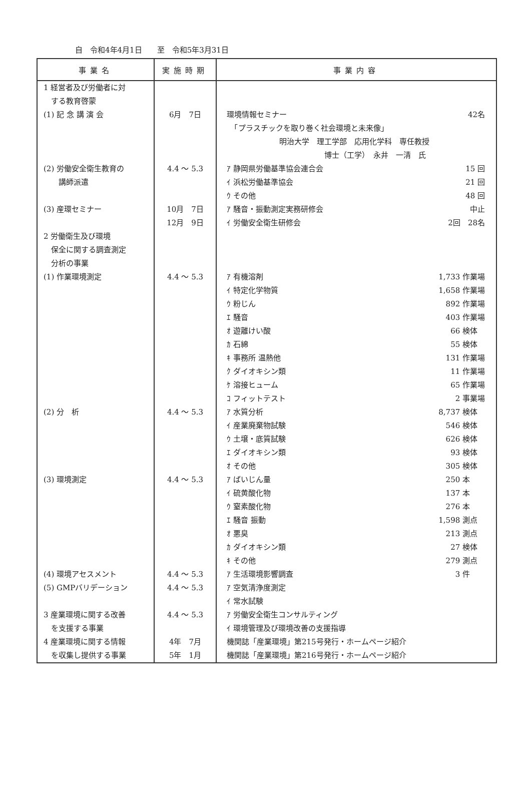自　令和4年4月1日　　至　令和5年3月31日
| 事業名 | 実施時期 | 事業内容 |
| --- | --- | --- |
| 1 経営者及び労働者に対 | | |
| する教育啓蒙 | | |
| (1) 記 念 講 演 会 | 6月 7日 | 環境情報セミナー 42名 |
| | | 「プラスチックを取り巻く社会環境と未来像」 |
| | | 明治大学 理工学部 応用化学科 専任教授 |
| | | 博士（工学） 永井 一清 氏 |
| (2) 労働安全衛生教育の | 4.4 ～ 5.3 | ｱ 静岡県労働基準協会連合会 15 回 |
| 講師派遣 | | ｲ 浜松労働基準協会 21 回 |
| | | ｳ その他 48 回 |
| (3) 産環セミナー | 10月 7日 | ｱ 騒音・振動測定実務研修会 中止 |
| | 12月 9日 | ｲ 労働安全衛生研修会 2回 28名 |
| 2 労働衛生及び環境 | | |
| 保全に関する調査測定 | | |
| 分析の事業 | | |
| (1) 作業環境測定 | 4.4 ～ 5.3 | ｱ 有機溶剤 1,733 作業場 |
| | | ｲ 特定化学物質 1,658 作業場 |
| | | ｳ 粉じん 892 作業場 |
| | | ｴ 騒音 403 作業場 |
| | | ｵ 遊離けい酸 66 検体 |
| | | ｶ 石綿 55 検体 |
| | | ｷ 事務所 温熱他 131 作業場 |
| | | ｸ ダイオキシン類 11 作業場 |
| | | ｹ 溶接ヒューム 65 作業場 |
| | | ｺ フィットテスト 2 事業場 |
| (2) 分 析 | 4.4 ～ 5.3 | ｱ 水質分析 8,737 検体 |
| | | ｲ 産業廃棄物試験 546 検体 |
| | | ｳ 土壌・底質試験 626 検体 |
| | | ｴ ダイオキシン類 93 検体 |
| | | ｵ その他 305 検体 |
| (3) 環境測定 | 4.4 ～ 5.3 | ｱ ばいじん量 250 本 |
| | | ｲ 硫黄酸化物 137 本 |
| | | ｳ 窒素酸化物 276 本 |
| | | ｴ 騒音 振動 1,598 測点 |
| | | ｵ 悪臭 213 測点 |
| | | ｶ ダイオキシン類 27 検体 |
| | | ｷ その他 279 測点 |
| (4) 環境アセスメント | 4.4 ～ 5.3 | ｱ 生活環境影響調査 3 件 |
| (5) GMPバリデーション | 4.4 ～ 5.3 | ｱ 空気清浄度測定 |
| | | ｲ 常水試験 |
| 3 産業環境に関する改善 | 4.4 ～ 5.3 | ｱ 労働安全衛生コンサルティング |
| を支援する事業 | | ｲ 環境管理及び環境改善の支援指導 |
| 4 産業環境に関する情報 | 4年 7月 | 機関誌「産業環境」第215号発行・ホームページ紹介 |
| を収集し提供する事業 | 5年 1月 | 機関誌「産業環境」第216号発行・ホームページ紹介 |